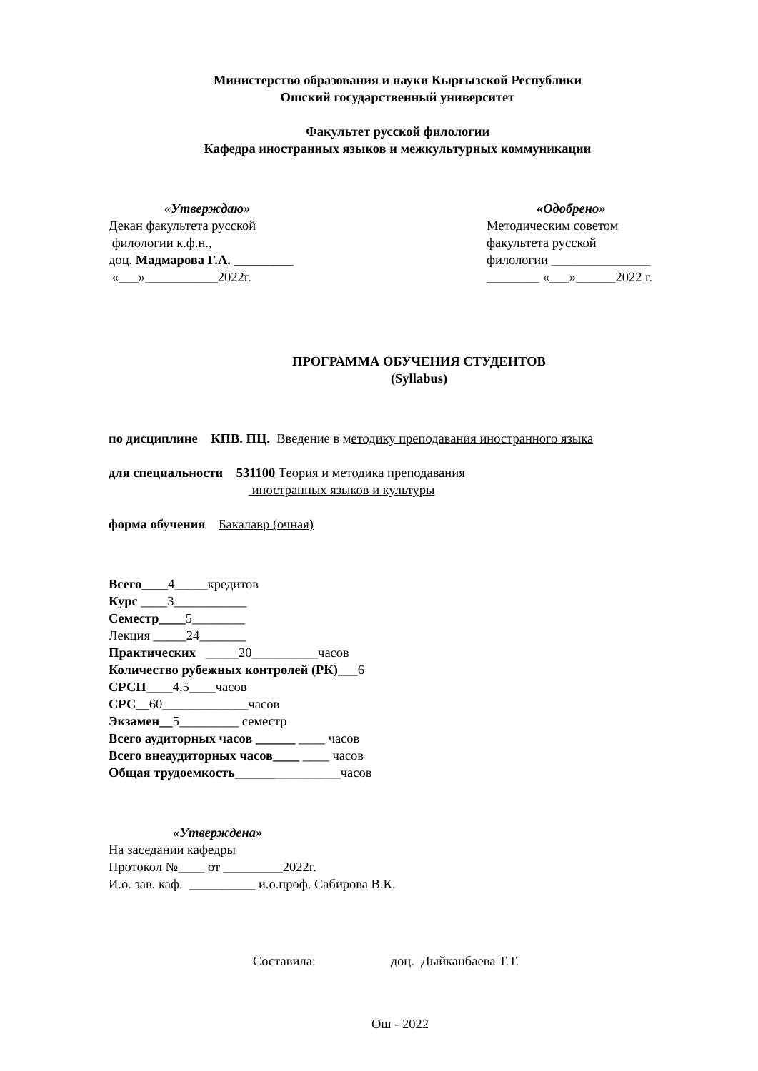Министерство образования и науки Кыргызской Республики
Ошский государственный университет
Факультет русской филологии
Кафедра иностранных языков и межкультурных коммуникации
«Утверждаю»
Декан факультета русской
филологии к.ф.н.,
доц. Мадмарова Г.А. _________
«___»___________2022г.
«Одобрено»
Методическим советом
факультета русской
филологии _______________
________ «___»______2022 г.
ПРОГРАММА ОБУЧЕНИЯ СТУДЕНТОВ
(Syllabus)
по дисциплине КПВ. ПЦ. Введение в методику преподавания иностранного языка
для специальности 531100 Теория и методика преподавания
иностранных языков и культуры
форма обучения Бакалавр (очная)
Всего____4_____кредитов
Курс ____3___________
Семестр____5________
Лекция _____24_______
Практических _____20__________часов
Количество рубежных контролей (РК)___6
СРСП____4,5____часов
СРС__60_____________часов
Экзамен__5_________ семестр
Всего аудиторных часов ______ ____ часов
Всего внеаудиторных часов____ ____ часов
Общая трудоемкость________________часов
«Утверждена»
На заседании кафедры
Протокол №____ от _________2022г.
И.о. зав. каф. __________ и.о.проф. Сабирова В.К.
Составила: доц. Дыйканбаева Т.Т.
Ош - 2022